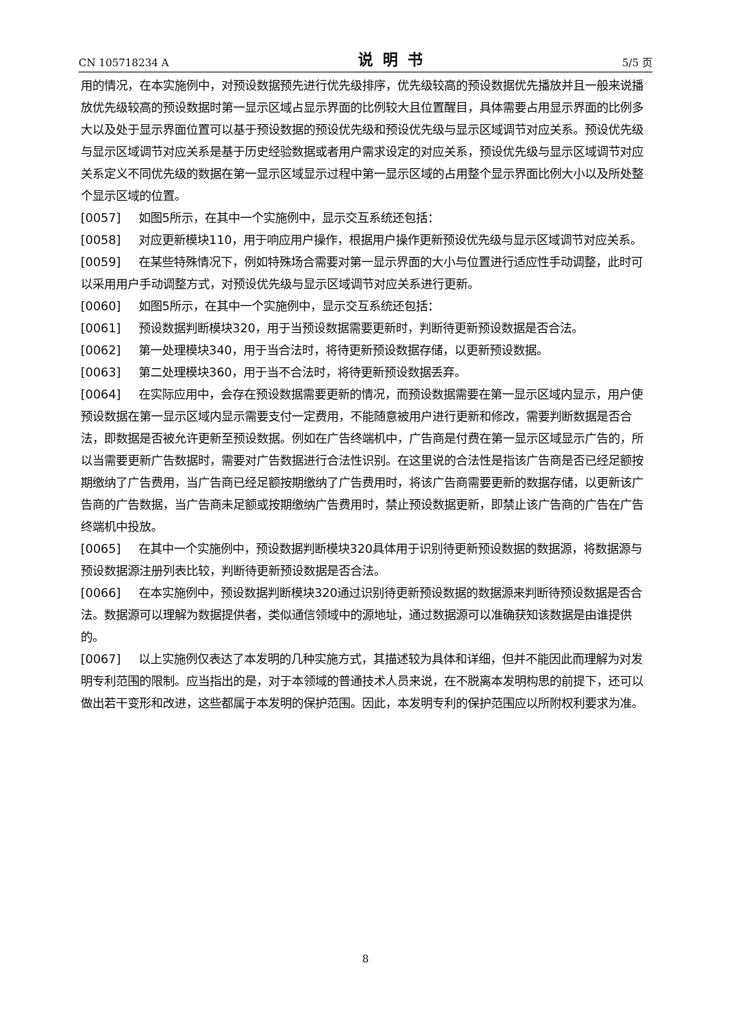CN 105718234 A 说明书 5/5 页
用的情况，在本实施例中，对预设数据预先进行优先级排序，优先级较高的预设数据优先播放并且一般来说播放优先级较高的预设数据时第一显示区域占显示界面的比例较大且位置醒目，具体需要占用显示界面的比例多大以及处于显示界面位置可以基于预设数据的预设优先级和预设优先级与显示区域调节对应关系。预设优先级与显示区域调节对应关系是基于历史经验数据或者用户需求设定的对应关系，预设优先级与显示区域调节对应关系定义不同优先级的数据在第一显示区域显示过程中第一显示区域的占用整个显示界面比例大小以及所处整个显示区域的位置。
[0057] 如图5所示，在其中一个实施例中，显示交互系统还包括：
[0058] 对应更新模块110，用于响应用户操作，根据用户操作更新预设优先级与显示区域调节对应关系。
[0059] 在某些特殊情况下，例如特殊场合需要对第一显示界面的大小与位置进行适应性手动调整，此时可以采用用户手动调整方式，对预设优先级与显示区域调节对应关系进行更新。
[0060] 如图5所示，在其中一个实施例中，显示交互系统还包括：
[0061] 预设数据判断模块320，用于当预设数据需要更新时，判断待更新预设数据是否合法。
[0062] 第一处理模块340，用于当合法时，将待更新预设数据存储，以更新预设数据。
[0063] 第二处理模块360，用于当不合法时，将待更新预设数据丢弃。
[0064] 在实际应用中，会存在预设数据需要更新的情况，而预设数据需要在第一显示区域内显示，用户使预设数据在第一显示区域内显示需要支付一定费用，不能随意被用户进行更新和修改，需要判断数据是否合法，即数据是否被允许更新至预设数据。例如在广告终端机中，广告商是付费在第一显示区域显示广告的，所以当需要更新广告数据时，需要对广告数据进行合法性识别。在这里说的合法性是指该广告商是否已经足额按期缴纳了广告费用，当广告商已经足额按期缴纳了广告费用时，将该广告商需要更新的数据存储，以更新该广告商的广告数据，当广告商未足额或按期缴纳广告费用时，禁止预设数据更新，即禁止该广告商的广告在广告终端机中投放。
[0065] 在其中一个实施例中，预设数据判断模块320具体用于识别待更新预设数据的数据源，将数据源与预设数据源注册列表比较，判断待更新预设数据是否合法。
[0066] 在本实施例中，预设数据判断模块320通过识别待更新预设数据的数据源来判断待预设数据是否合法。数据源可以理解为数据提供者，类似通信领域中的源地址，通过数据源可以准确获知该数据是由谁提供的。
[0067] 以上实施例仅表达了本发明的几种实施方式，其描述较为具体和详细，但并不能因此而理解为对发明专利范围的限制。应当指出的是，对于本领域的普通技术人员来说，在不脱离本发明构思的前提下，还可以做出若干变形和改进，这些都属于本发明的保护范围。因此，本发明专利的保护范围应以所附权利要求为准。
8